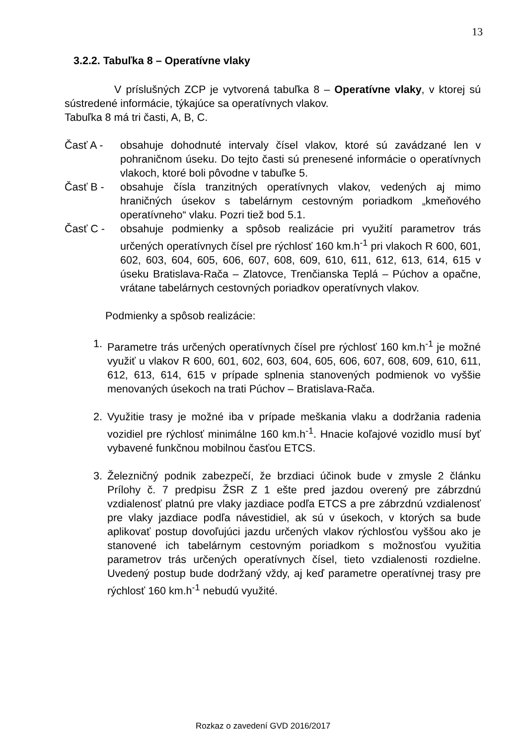13
3.2.2. Tabuľka 8 – Operatívne vlaky
V príslušných ZCP je vytvorená tabuľka 8 – Operatívne vlaky, v ktorej sú sústredené informácie, týkajúce sa operatívnych vlakov.
Tabuľka 8 má tri časti, A, B, C.
Časť A - obsahuje dohodnuté intervaly čísel vlakov, ktoré sú zavádzané len v pohraničnom úseku. Do tejto časti sú prenesené informácie o operatívnych vlakoch, ktoré boli pôvodne v tabuľke 5.
Časť B - obsahuje čísla tranzitných operatívnych vlakov, vedených aj mimo hraničných úsekov s tabelárnym cestovným poriadkom „kmeňového operatívneho“ vlaku. Pozri tiež bod 5.1.
Časť C - obsahuje podmienky a spôsob realizácie pri využití parametrov trás určených operatívnych čísel pre rýchlosť 160 km.h<sup>-1</sup> pri vlakoch R 600, 601, 602, 603, 604, 605, 606, 607, 608, 609, 610, 611, 612, 613, 614, 615 v úseku Bratislava-Rača – Zlatovce, Trenčianska Teplá – Púchov a opačne, vrátane tabelárnych cestovných poriadkov operatívnych vlakov.
Podmienky a spôsob realizácie:
1. Parametre trás určených operatívnych čísel pre rýchlosť 160 km.h<sup>-1</sup> je možné využiť u vlakov R 600, 601, 602, 603, 604, 605, 606, 607, 608, 609, 610, 611, 612, 613, 614, 615 v prípade splnenia stanovených podmienok vo vyššie menovaných úsekoch na trati Púchov – Bratislava-Rača.
2. Využitie trasy je možné iba v prípade meškania vlaku a dodržania radenia vozidiel pre rýchlosť minimálne 160 km.h<sup>-1</sup>. Hnacie koľajové vozidlo musí byť vybavené funkčnou mobilnou časťou ETCS.
3. Železničný podnik zabezpečí, že brzdiaci účinok bude v zmysle 2 článku Prílohy č. 7 predpisu ŽSR Z 1 ešte pred jazdou overený pre zábrzdnú vzdialenosť platnú pre vlaky jazdiace podľa ETCS a pre zábrzdnú vzdialenosť pre vlaky jazdiace podľa návestidiel, ak sú v úsekoch, v ktorých sa bude aplikovať postup dovoľujúci jazdu určených vlakov rýchlosťou vyššou ako je stanovené ich tabelárnym cestovným poriadkom s možnosťou využitia parametrov trás určených operatívnych čísel, tieto vzdialenosti rozdielne. Uvedený postup bude dodržaný vždy, aj keď parametre operatívnej trasy pre rýchlosť 160 km.h<sup>-1</sup> nebudú využité.
Rozkaz o zavedení GVD 2016/2017